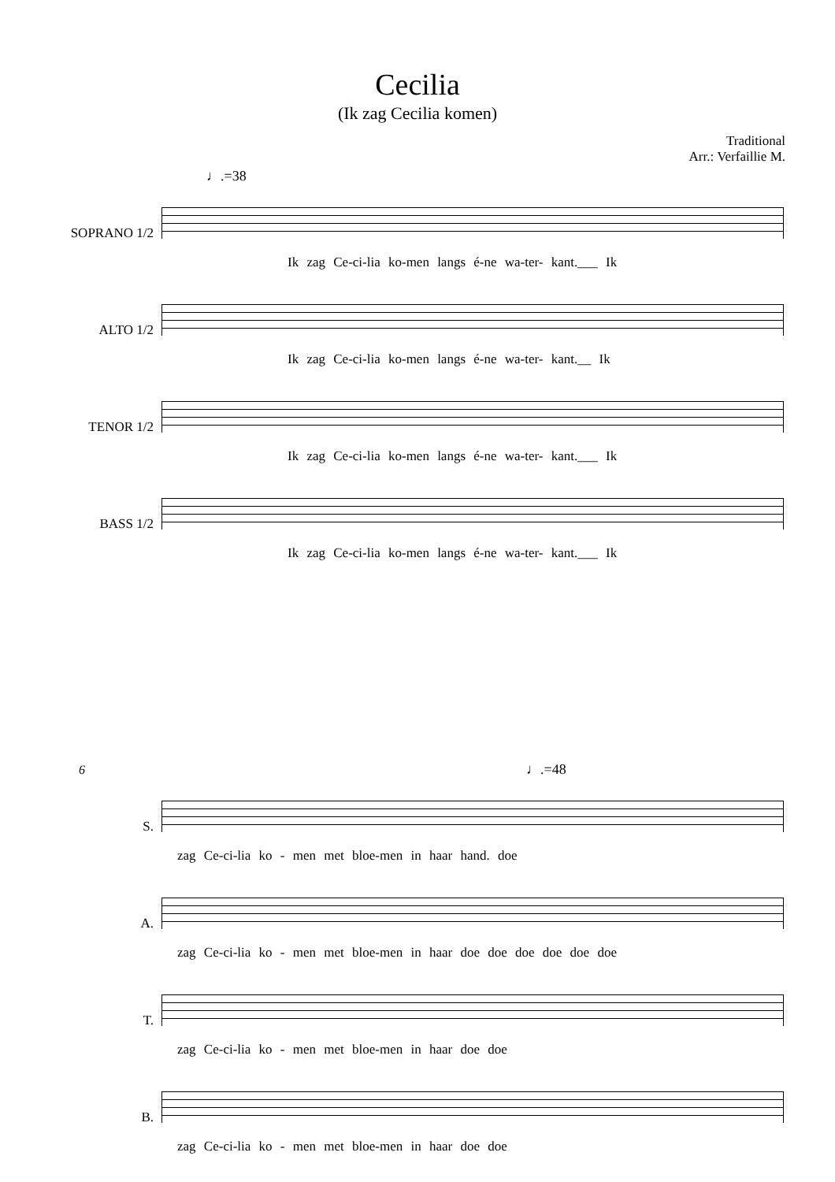Cecilia
(Ik zag Cecilia komen)
Traditional
Arr.: Verfaillie M.
♩.=38
SOPRANO 1/2
Ik zag Ce-ci-lia ko-men langs é-ne wa-ter- kant.___ Ik
ALTO 1/2
Ik zag Ce-ci-lia ko-men langs é-ne wa-ter- kant.__ Ik
TENOR 1/2
Ik zag Ce-ci-lia ko-men langs é-ne wa-ter- kant.___ Ik
BASS 1/2
Ik zag Ce-ci-lia ko-men langs é-ne wa-ter- kant.___ Ik
6 ♩.=48
S.
zag Ce-ci-lia ko - men met bloe-men in haar hand. doe
A.
zag Ce-ci-lia ko - men met bloe-men in haar doe doe doe doe doe doe
T.
zag Ce-ci-lia ko - men met bloe-men in haar doe doe
B.
zag Ce-ci-lia ko - men met bloe-men in haar doe doe